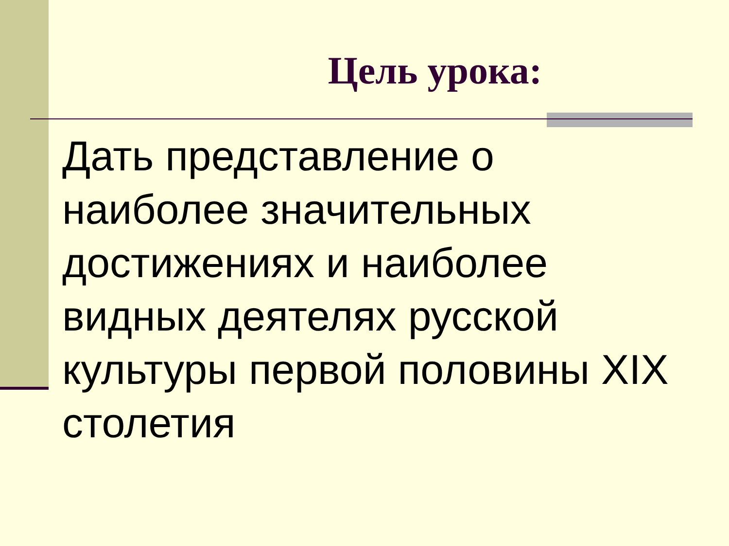Цель урока:
Дать представление о наиболее значительных достижениях и наиболее видных деятелях русской культуры первой половины XIX столетия